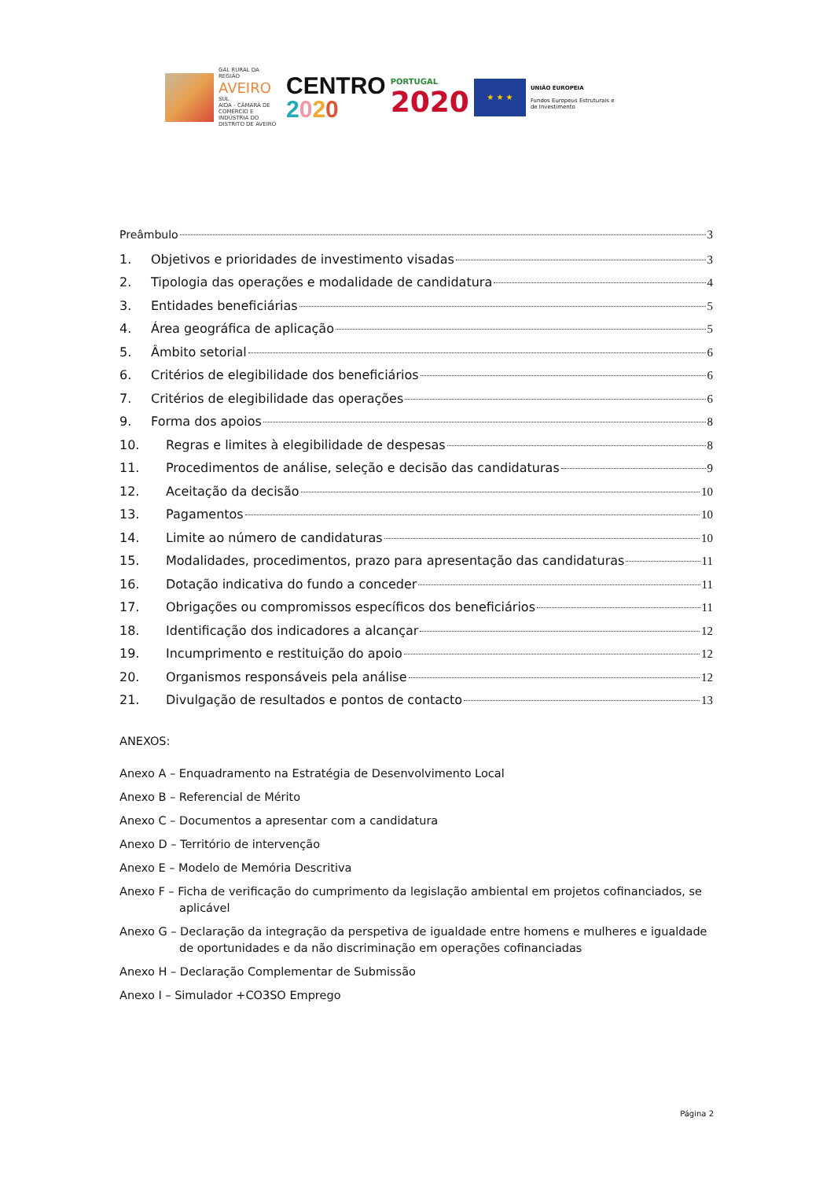GAL RURAL DA REGIÃO
AVEIRO
SUL
AIDA - CÂMARA DE COMÉRCIO E INDÚSTRIA DO DISTRITO DE AVEIRO
CENTRO
2020
PORTUGAL
2020
★ ★ ★
UNIÃO EUROPEIA
Fundos Europeus Estruturais e de Investimento
Preâmbulo 3
1. Objetivos e prioridades de investimento visadas 3
2. Tipologia das operações e modalidade de candidatura 4
3. Entidades beneficiárias 5
4. Área geográfica de aplicação 5
5. Âmbito setorial 6
6. Critérios de elegibilidade dos beneficiários 6
7. Critérios de elegibilidade das operações 6
9. Forma dos apoios 8
10. Regras e limites à elegibilidade de despesas 8
11. Procedimentos de análise, seleção e decisão das candidaturas 9
12. Aceitação da decisão 10
13. Pagamentos 10
14. Limite ao número de candidaturas 10
15. Modalidades, procedimentos, prazo para apresentação das candidaturas 11
16. Dotação indicativa do fundo a conceder 11
17. Obrigações ou compromissos específicos dos beneficiários 11
18. Identificação dos indicadores a alcançar 12
19. Incumprimento e restituição do apoio 12
20. Organismos responsáveis pela análise 12
21. Divulgação de resultados e pontos de contacto 13
ANEXOS:
Anexo A – Enquadramento na Estratégia de Desenvolvimento Local
Anexo B – Referencial de Mérito
Anexo C – Documentos a apresentar com a candidatura
Anexo D – Território de intervenção
Anexo E – Modelo de Memória Descritiva
Anexo F – Ficha de verificação do cumprimento da legislação ambiental em projetos cofinanciados, se aplicável
Anexo G – Declaração da integração da perspetiva de igualdade entre homens e mulheres e igualdade de oportunidades e da não discriminação em operações cofinanciadas
Anexo H – Declaração Complementar de Submissão
Anexo I – Simulador +CO3SO Emprego
Página 2